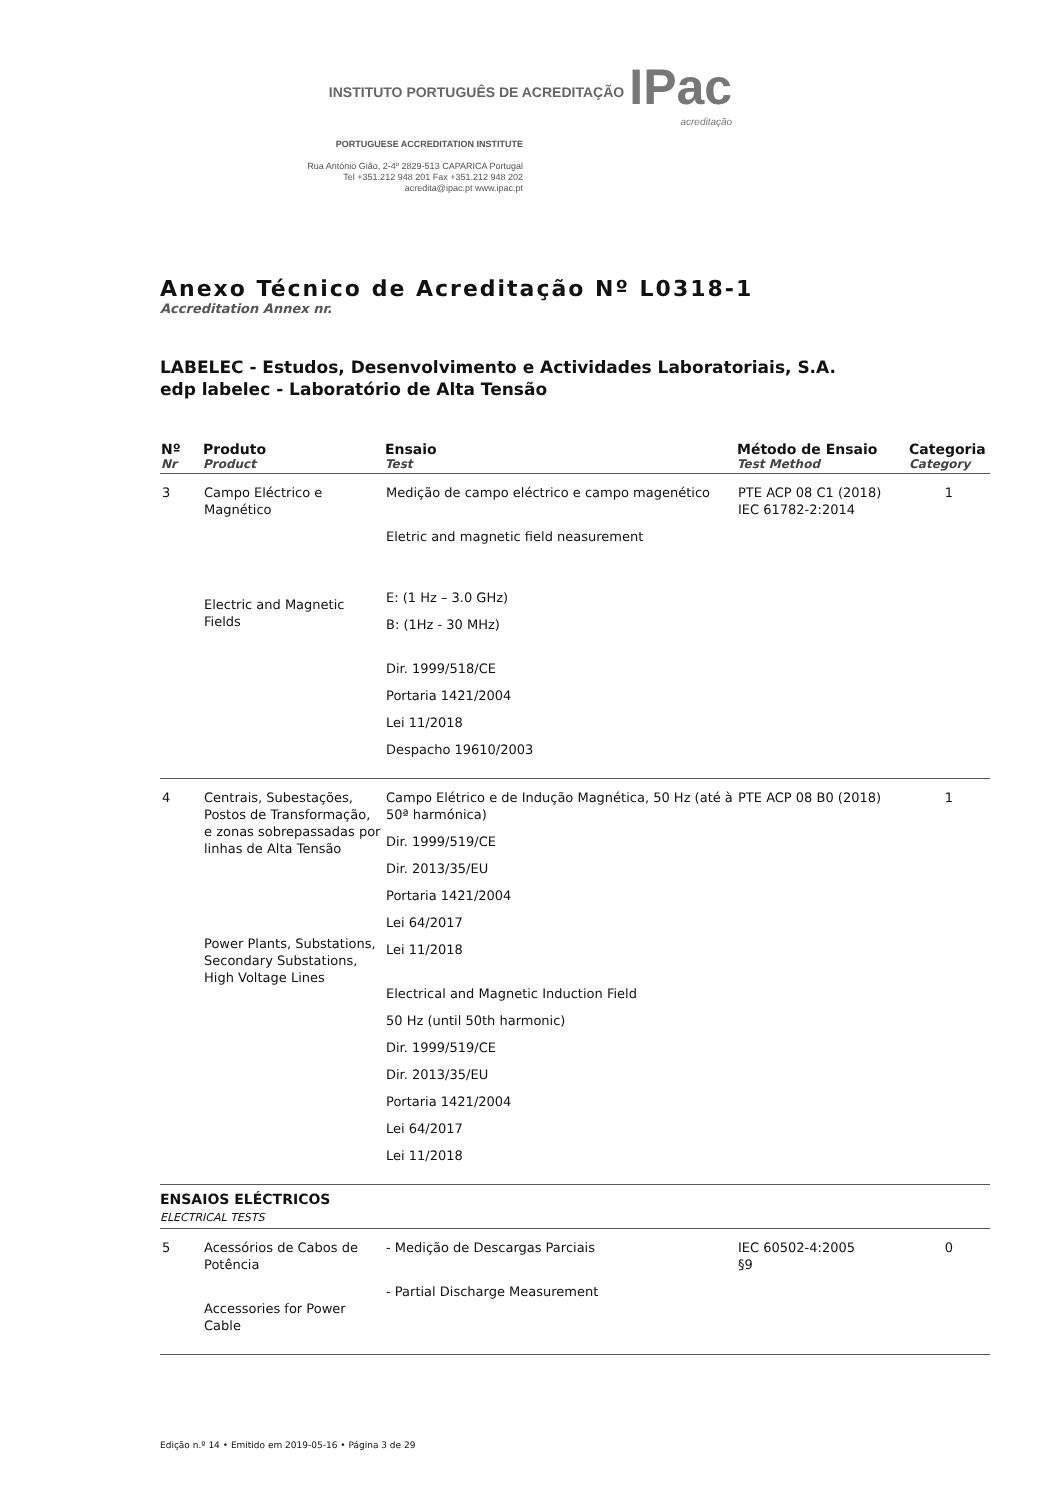INSTITUTO PORTUGUÊS DE ACREDITAÇÃO IPac acreditação
PORTUGUESE ACCREDITATION INSTITUTE
Rua António Gião, 2-4º 2829-513 CAPARICA Portugal
Tel +351.212 948 201 Fax +351.212 948 202
acredita@ipac.pt www.ipac.pt
Anexo Técnico de Acreditação Nº L0318-1
Accreditation Annex nr.
LABELEC - Estudos, Desenvolvimento e Actividades Laboratoriais, S.A.
edp labelec - Laboratório de Alta Tensão
| Nº Nr | Produto Product | Ensaio Test | Método de Ensaio Test Method | Categoria Category |
| --- | --- | --- | --- | --- |
| 3 | Campo Eléctrico e Magnético Electric and Magnetic Fields | Medição de campo eléctrico e campo magenético Eletric and magnetic field neasurement E: (1 Hz – 3.0 GHz) B: (1Hz - 30 MHz) Dir. 1999/518/CE Portaria 1421/2004 Lei 11/2018 Despacho 19610/2003 | PTE ACP 08 C1 (2018) IEC 61782-2:2014 | 1 |
| 4 | Centrais, Subestações, Postos de Transformação, e zonas sobrepassadas por linhas de Alta Tensão Power Plants, Substations, Secondary Substations, High Voltage Lines | Campo Elétrico e de Indução Magnética, 50 Hz (até à 50ª harmónica) Dir. 1999/519/CE Dir. 2013/35/EU Portaria 1421/2004 Lei 64/2017 Lei 11/2018 Electrical and Magnetic Induction Field 50 Hz (until 50th harmonic) Dir. 1999/519/CE Dir. 2013/35/EU Portaria 1421/2004 Lei 64/2017 Lei 11/2018 | PTE ACP 08 B0 (2018) | 1 |
| ENSAIOS ELÉCTRICOS ELECTRICAL TESTS | | | | |
| 5 | Acessórios de Cabos de Potência Accessories for Power Cable | - Medição de Descargas Parciais - Partial Discharge Measurement | IEC 60502-4:2005 §9 | 0 |
Edição n.º 14 • Emitido em 2019-05-16 • Página 3 de 29